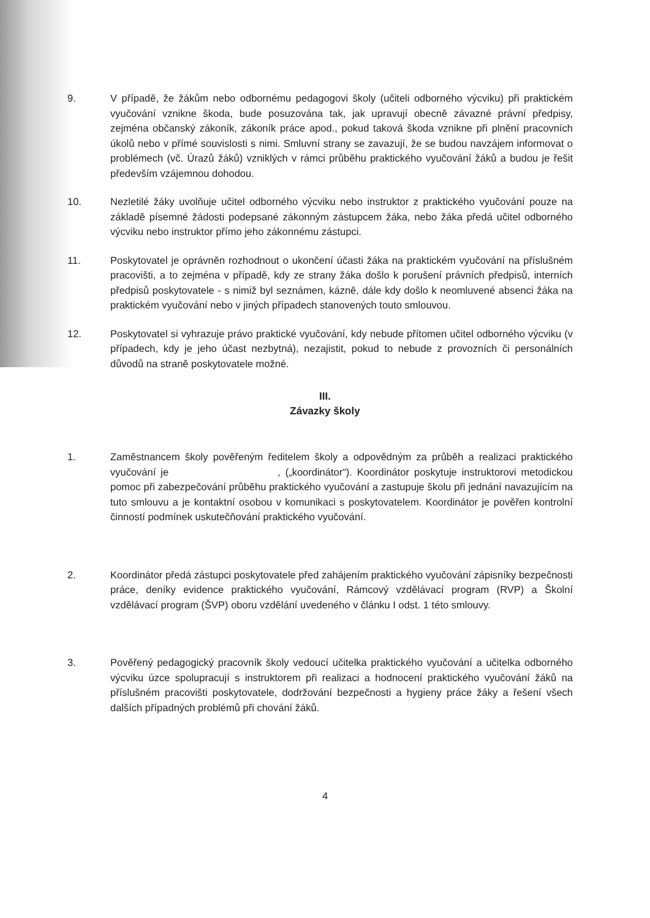9. V případě, že žákům nebo odbornému pedagogovi školy (učiteli odborného výcviku) při praktickém vyučování vznikne škoda, bude posuzována tak, jak upravují obecně závazné právní předpisy, zejména občanský zákoník, zákoník práce apod., pokud taková škoda vznikne při plnění pracovních úkolů nebo v přímé souvislosti s nimi. Smluvní strany se zavazují, že se budou navzájem informovat o problémech (vč. Úrazů žáků) vzniklých v rámci průběhu praktického vyučování žáků a budou je řešit především vzájemnou dohodou.
10. Nezletilé žáky uvolňuje učitel odborného výcviku nebo instruktor z praktického vyučování pouze na základě písemné žádosti podepsané zákonným zástupcem žáka, nebo žáka předá učitel odborného výcviku nebo instruktor přímo jeho zákonnému zástupci.
11. Poskytovatel je oprávněn rozhodnout o ukončení účasti žáka na praktickém vyučování na příslušném pracovišti, a to zejména v případě, kdy ze strany žáka došlo k porušení právních předpisů, interních předpisů poskytovatele - s nimiž byl seznámen, kázně, dále kdy došlo k neomluvené absenci žáka na praktickém vyučování nebo v jiných případech stanovených touto smlouvou.
12. Poskytovatel si vyhrazuje právo praktické vyučování, kdy nebude přítomen učitel odborného výcviku (v případech, kdy je jeho účast nezbytná), nezajistit, pokud to nebude z provozních či personálních důvodů na straně poskytovatele možné.
III.
Závazky školy
1. Zaměstnancem školy pověřeným ředitelem školy a odpovědným za průběh a realizaci praktického vyučování je , („koordinátor“). Koordinátor poskytuje instruktorovi metodickou pomoc při zabezpečování průběhu praktického vyučování a zastupuje školu při jednání navazujícím na tuto smlouvu a je kontaktní osobou v komunikaci s poskytovatelem. Koordinátor je pověřen kontrolní činností podmínek uskutečňování praktického vyučování.
2. Koordinátor předá zástupci poskytovatele před zahájením praktického vyučování zápisníky bezpečnosti práce, deníky evidence praktického vyučování, Rámcový vzdělávací program (RVP) a Školní vzdělávací program (ŠVP) oboru vzdělání uvedeného v článku I odst. 1 této smlouvy.
3. Pověřený pedagogický pracovník školy vedoucí učitelka praktického vyučování a učitelka odborného výcviku úzce spolupracují s instruktorem při realizaci a hodnocení praktického vyučování žáků na příslušném pracovišti poskytovatele, dodržování bezpečnosti a hygieny práce žáky a řešení všech dalších případných problémů při chování žáků.
4